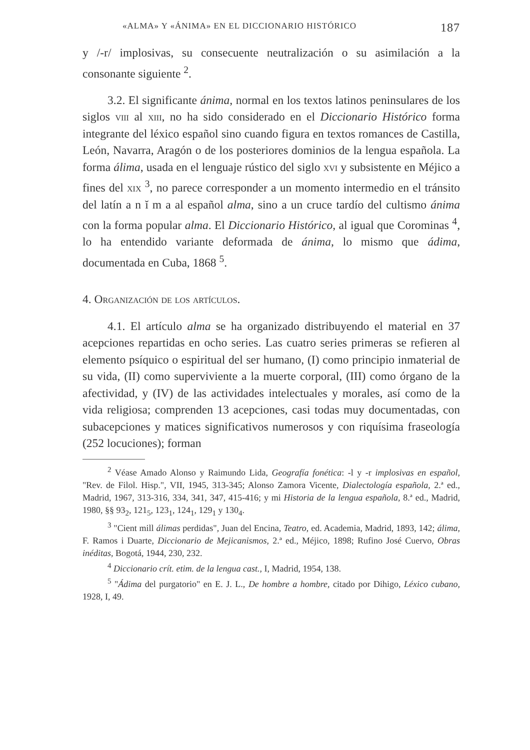«ALMA» Y «ÁNIMA» EN EL DICCIONARIO HISTÓRICO 187
y /-r/ implosivas, su consecuente neutralización o su asimilación a la consonante siguiente <sup>2</sup>.
3.2. El significante ánima, normal en los textos latinos peninsulares de los siglos viii al xiii, no ha sido considerado en el Diccionario Histórico forma integrante del léxico español sino cuando figura en textos romances de Castilla, León, Navarra, Aragón o de los posteriores dominios de la lengua española. La forma álima, usada en el lenguaje rústico del siglo xvi y subsistente en Méjico a fines del xix <sup>3</sup>, no parece corresponder a un momento intermedio en el tránsito del latín a n ĭ m a al español alma, sino a un cruce tardío del cultismo ánima con la forma popular alma. El Diccionario Histórico, al igual que Corominas <sup>4</sup>, lo ha entendido variante deformada de ánima, lo mismo que ádima, documentada en Cuba, 1868 <sup>5</sup>.
4. Organización de los artículos.
4.1. El artículo alma se ha organizado distribuyendo el material en 37 acepciones repartidas en ocho series. Las cuatro series primeras se refieren al elemento psíquico o espiritual del ser humano, (I) como principio inmaterial de su vida, (II) como superviviente a la muerte corporal, (III) como órgano de la afectividad, y (IV) de las actividades intelectuales y morales, así como de la vida religiosa; comprenden 13 acepciones, casi todas muy documentadas, con subacepciones y matices significativos numerosos y con riquísima fraseología (252 locuciones); forman
<sup>2</sup> Véase Amado Alonso y Raimundo Lida, Geografía fonética: -l y -r implosivas en español, "Rev. de Filol. Hisp.", VII, 1945, 313-345; Alonso Zamora Vicente, Dialectología española, 2.ª ed., Madrid, 1967, 313-316, 334, 341, 347, 415-416; y mi Historia de la lengua española, 8.ª ed., Madrid, 1980, §§ 93<sub>2</sub>, 121<sub>5</sub>, 123<sub>1</sub>, 124<sub>1</sub>, 129<sub>1</sub> y 130<sub>4</sub>.
<sup>3</sup> "Cient mill álimas perdidas", Juan del Encina, Teatro, ed. Academia, Madrid, 1893, 142; álima, F. Ramos i Duarte, Diccionario de Mejicanismos, 2.ª ed., Méjico, 1898; Rufino José Cuervo, Obras inéditas, Bogotá, 1944, 230, 232.
<sup>4</sup> Diccionario crít. etim. de la lengua cast., I, Madrid, 1954, 138.
<sup>5</sup> "Ádima del purgatorio" en E. J. L., De hombre a hombre, citado por Dihigo, Léxico cubano, 1928, I, 49.